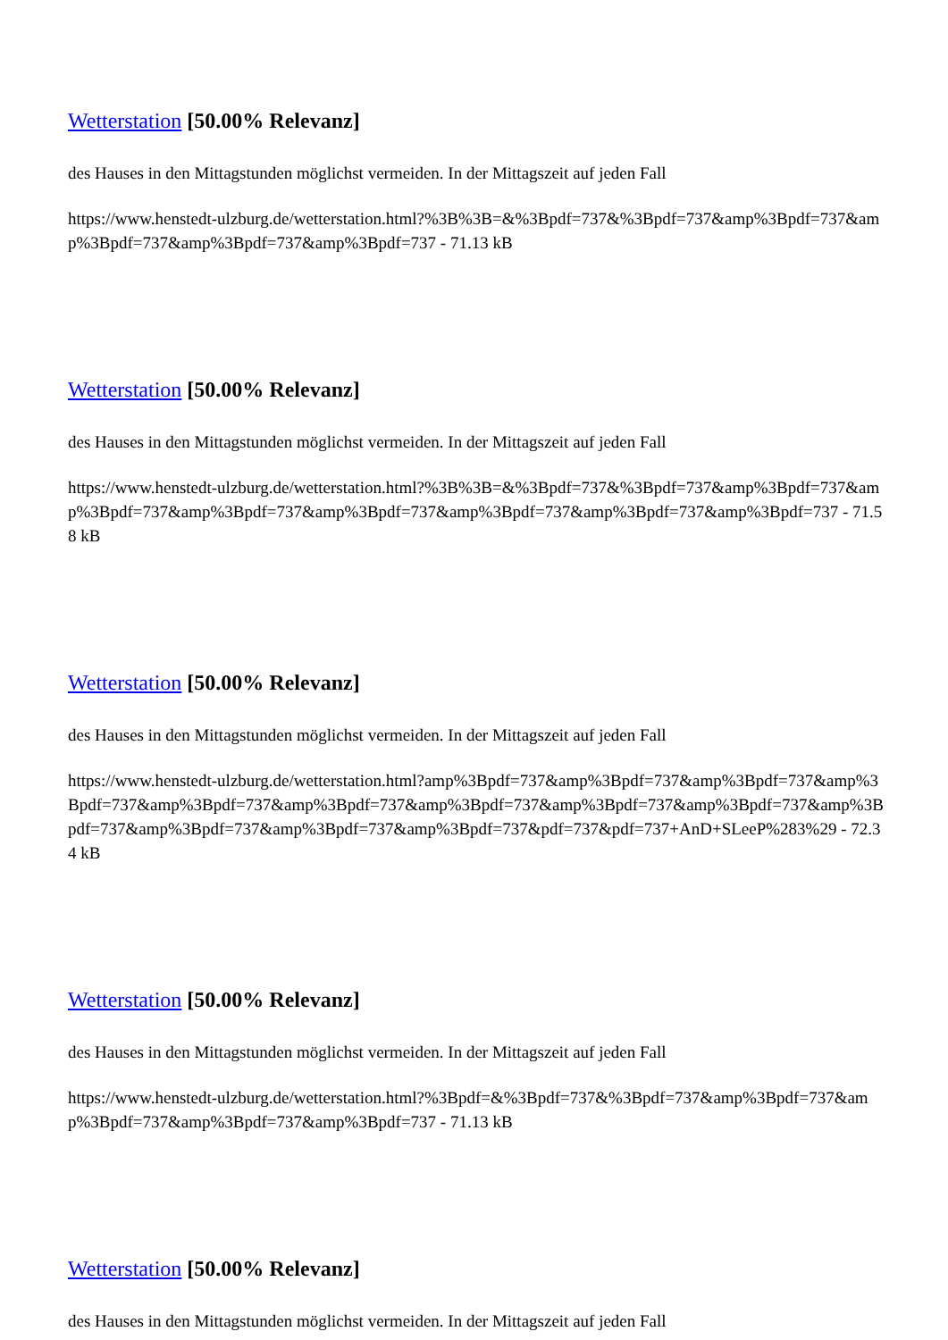Wetterstation [50.00% Relevanz]
des Hauses in den Mittagstunden möglichst vermeiden. In der Mittagszeit auf jeden Fall
https://www.henstedt-ulzburg.de/wetterstation.html?%3B%3B=&%3Bpdf=737&%3Bpdf=737&amp%3Bpdf=737&amp%3Bpdf=737&amp%3Bpdf=737&amp%3Bpdf=737 - 71.13 kB
Wetterstation [50.00% Relevanz]
des Hauses in den Mittagstunden möglichst vermeiden. In der Mittagszeit auf jeden Fall
https://www.henstedt-ulzburg.de/wetterstation.html?%3B%3B=&%3Bpdf=737&%3Bpdf=737&amp%3Bpdf=737&amp%3Bpdf=737&amp%3Bpdf=737&amp%3Bpdf=737&amp%3Bpdf=737&amp%3Bpdf=737&amp%3Bpdf=737 - 71.58 kB
Wetterstation [50.00% Relevanz]
des Hauses in den Mittagstunden möglichst vermeiden. In der Mittagszeit auf jeden Fall
https://www.henstedt-ulzburg.de/wetterstation.html?amp%3Bpdf=737&amp%3Bpdf=737&amp%3Bpdf=737&amp%3Bpdf=737&amp%3Bpdf=737&amp%3Bpdf=737&amp%3Bpdf=737&amp%3Bpdf=737&amp%3Bpdf=737&amp%3Bpdf=737&amp%3Bpdf=737&amp%3Bpdf=737&amp%3Bpdf=737&pdf=737&pdf=737+AnD+SLeeP%283%29 - 72.34 kB
Wetterstation [50.00% Relevanz]
des Hauses in den Mittagstunden möglichst vermeiden. In der Mittagszeit auf jeden Fall
https://www.henstedt-ulzburg.de/wetterstation.html?%3Bpdf=&%3Bpdf=737&%3Bpdf=737&amp%3Bpdf=737&amp%3Bpdf=737&amp%3Bpdf=737&amp%3Bpdf=737 - 71.13 kB
Wetterstation [50.00% Relevanz]
des Hauses in den Mittagstunden möglichst vermeiden. In der Mittagszeit auf jeden Fall